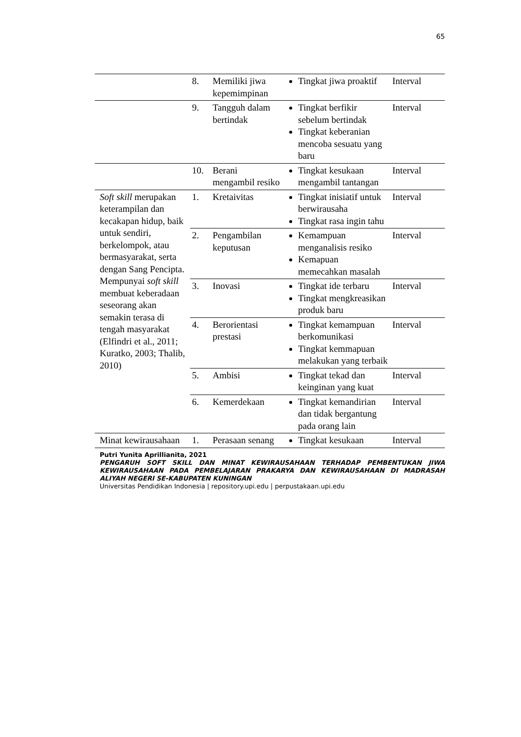65
| | 8. | Memiliki jiwa kepemimpinan | Tingkat jiwa proaktif | Interval |
| | 9. | Tangguh dalam bertindak | Tingkat berfikir sebelum bertindak Tingkat keberanian mencoba sesuatu yang baru | Interval |
| | 10. | Berani mengambil resiko | Tingkat kesukaan mengambil tantangan | Interval |
| Soft skill merupakan keterampilan dan kecakapan hidup, baik untuk sendiri, berkelompok, atau bermasyarakat, serta dengan Sang Pencipta. Mempunyai soft skill membuat keberadaan seseorang akan semakin terasa di tengah masyarakat (Elfindri et al., 2011; Kuratko, 2003; Thalib, 2010) | 1. | Kretaivitas | Tingkat inisiatif untuk berwirausaha Tingkat rasa ingin tahu | Interval |
| | 2. | Pengambilan keputusan | Kemampuan menganalisis resiko Kemapuan memecahkan masalah | Interval |
| | 3. | Inovasi | Tingkat ide terbaru Tingkat mengkreasikan produk baru | Interval |
| | 4. | Berorientasi prestasi | Tingkat kemampuan berkomunikasi Tingkat kemmapuan melakukan yang terbaik | Interval |
| | 5. | Ambisi | Tingkat tekad dan keinginan yang kuat | Interval |
| | 6. | Kemerdekaan | Tingkat kemandirian dan tidak bergantung pada orang lain | Interval |
| Minat kewirausahaan | 1. | Perasaan senang | Tingkat kesukaan | Interval |
Putri Yunita Aprillianita, 2021
PENGARUH SOFT SKILL DAN MINAT KEWIRAUSAHAAN TERHADAP PEMBENTUKAN JIWA KEWIRAUSAHAAN PADA PEMBELAJARAN PRAKARYA DAN KEWIRAUSAHAAN DI MADRASAH ALIYAH NEGERI SE-KABUPATEN KUNINGAN
Universitas Pendidikan Indonesia | repository.upi.edu | perpustakaan.upi.edu